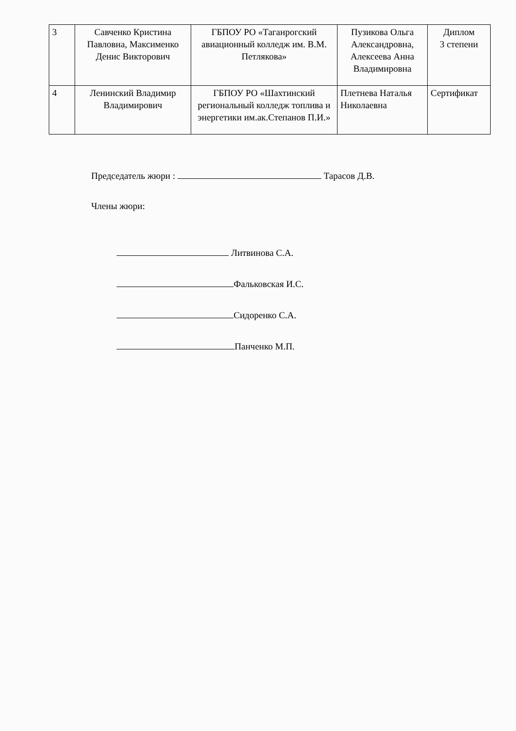| 3 | Савченко Кристина Павловна, Максименко Денис Викторович | ГБПОУ РО «Таганрогский авиационный колледж им. В.М. Петлякова» | Пузикова Ольга Александровна, Алексеева Анна Владимировна | Диплом 3 степени |
| 4 | Ленинский Владимир Владимирович | ГБПОУ РО «Шахтинский региональный колледж топлива и энергетики им.ак.Степанов П.И.» | Плетнева Наталья Николаевна | Сертификат |
Председатель жюри : Тарасов Д.В.
Члены жюри:
Литвинова С.А.
Фальковская И.С.
Сидоренко С.А.
Панченко М.П.